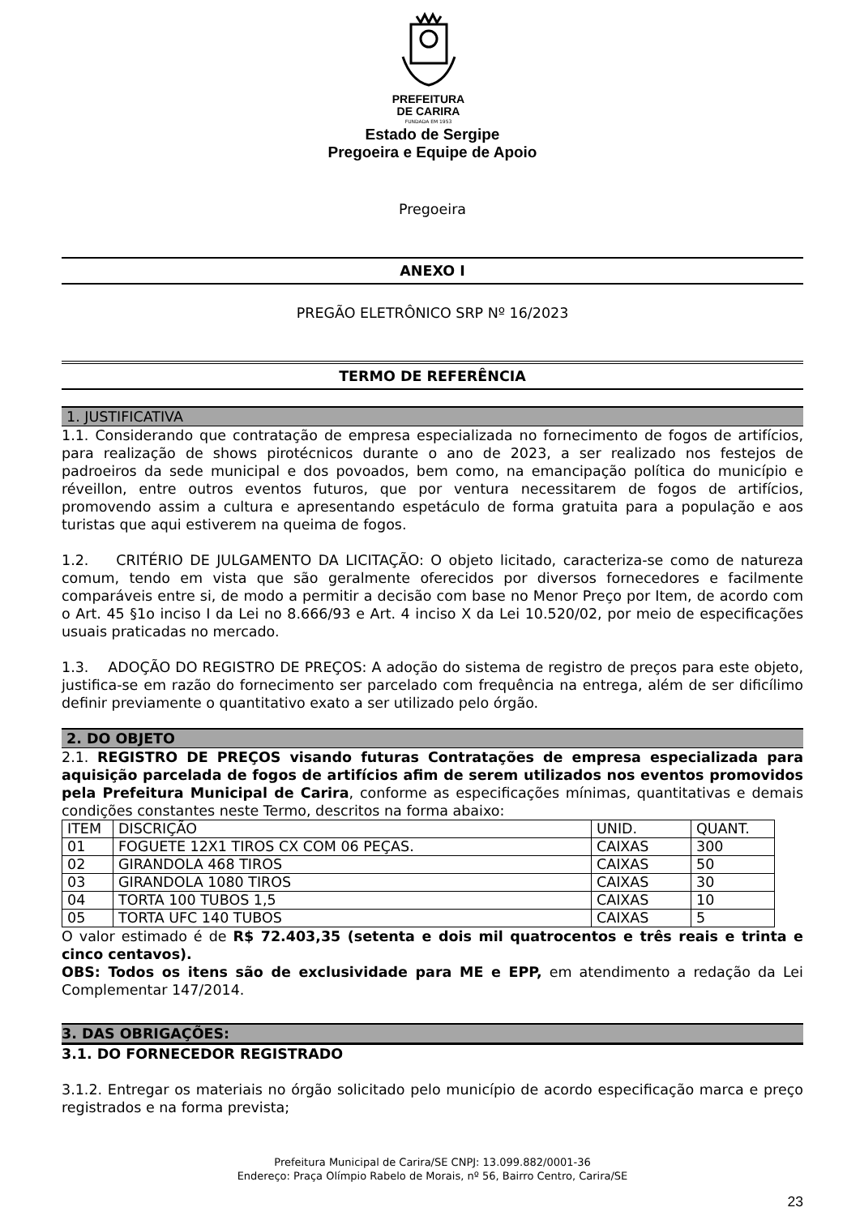PREFEITURA
DE CARIRA
FUNDADA EM 1953
Estado de Sergipe
Pregoeira e Equipe de Apoio
Pregoeira
ANEXO I
PREGÃO ELETRÔNICO SRP Nº 16/2023
TERMO DE REFERÊNCIA
1. JUSTIFICATIVA
1.1. Considerando que contratação de empresa especializada no fornecimento de fogos de artifícios, para realização de shows pirotécnicos durante o ano de 2023, a ser realizado nos festejos de padroeiros da sede municipal e dos povoados, bem como, na emancipação política do município e réveillon, entre outros eventos futuros, que por ventura necessitarem de fogos de artifícios, promovendo assim a cultura e apresentando espetáculo de forma gratuita para a população e aos turistas que aqui estiverem na queima de fogos.
1.2. CRITÉRIO DE JULGAMENTO DA LICITAÇÃO: O objeto licitado, caracteriza-se como de natureza comum, tendo em vista que são geralmente oferecidos por diversos fornecedores e facilmente comparáveis entre si, de modo a permitir a decisão com base no Menor Preço por Item, de acordo com o Art. 45 §1o inciso I da Lei no 8.666/93 e Art. 4 inciso X da Lei 10.520/02, por meio de especificações usuais praticadas no mercado.
1.3. ADOÇÃO DO REGISTRO DE PREÇOS: A adoção do sistema de registro de preços para este objeto, justifica-se em razão do fornecimento ser parcelado com frequência na entrega, além de ser dificílimo definir previamente o quantitativo exato a ser utilizado pelo órgão.
2. DO OBJETO
2.1. REGISTRO DE PREÇOS visando futuras Contratações de empresa especializada para aquisição parcelada de fogos de artifícios afim de serem utilizados nos eventos promovidos pela Prefeitura Municipal de Carira, conforme as especificações mínimas, quantitativas e demais condições constantes neste Termo, descritos na forma abaixo:
| ITEM | DISCRIÇÃO | UNID. | QUANT. |
| 01 | FOGUETE 12X1 TIROS CX COM 06 PEÇAS. | CAIXAS | 300 |
| 02 | GIRANDOLA 468 TIROS | CAIXAS | 50 |
| 03 | GIRANDOLA 1080 TIROS | CAIXAS | 30 |
| 04 | TORTA 100 TUBOS 1,5 | CAIXAS | 10 |
| 05 | TORTA UFC 140 TUBOS | CAIXAS | 5 |
O valor estimado é de R$ 72.403,35 (setenta e dois mil quatrocentos e três reais e trinta e cinco centavos).
OBS: Todos os itens são de exclusividade para ME e EPP, em atendimento a redação da Lei Complementar 147/2014.
3. DAS OBRIGAÇÕES:
3.1. DO FORNECEDOR REGISTRADO
3.1.2. Entregar os materiais no órgão solicitado pelo município de acordo especificação marca e preço registrados e na forma prevista;
Prefeitura Municipal de Carira/SE CNPJ: 13.099.882/0001-36
Endereço: Praça Olímpio Rabelo de Morais, nº 56, Bairro Centro, Carira/SE
23